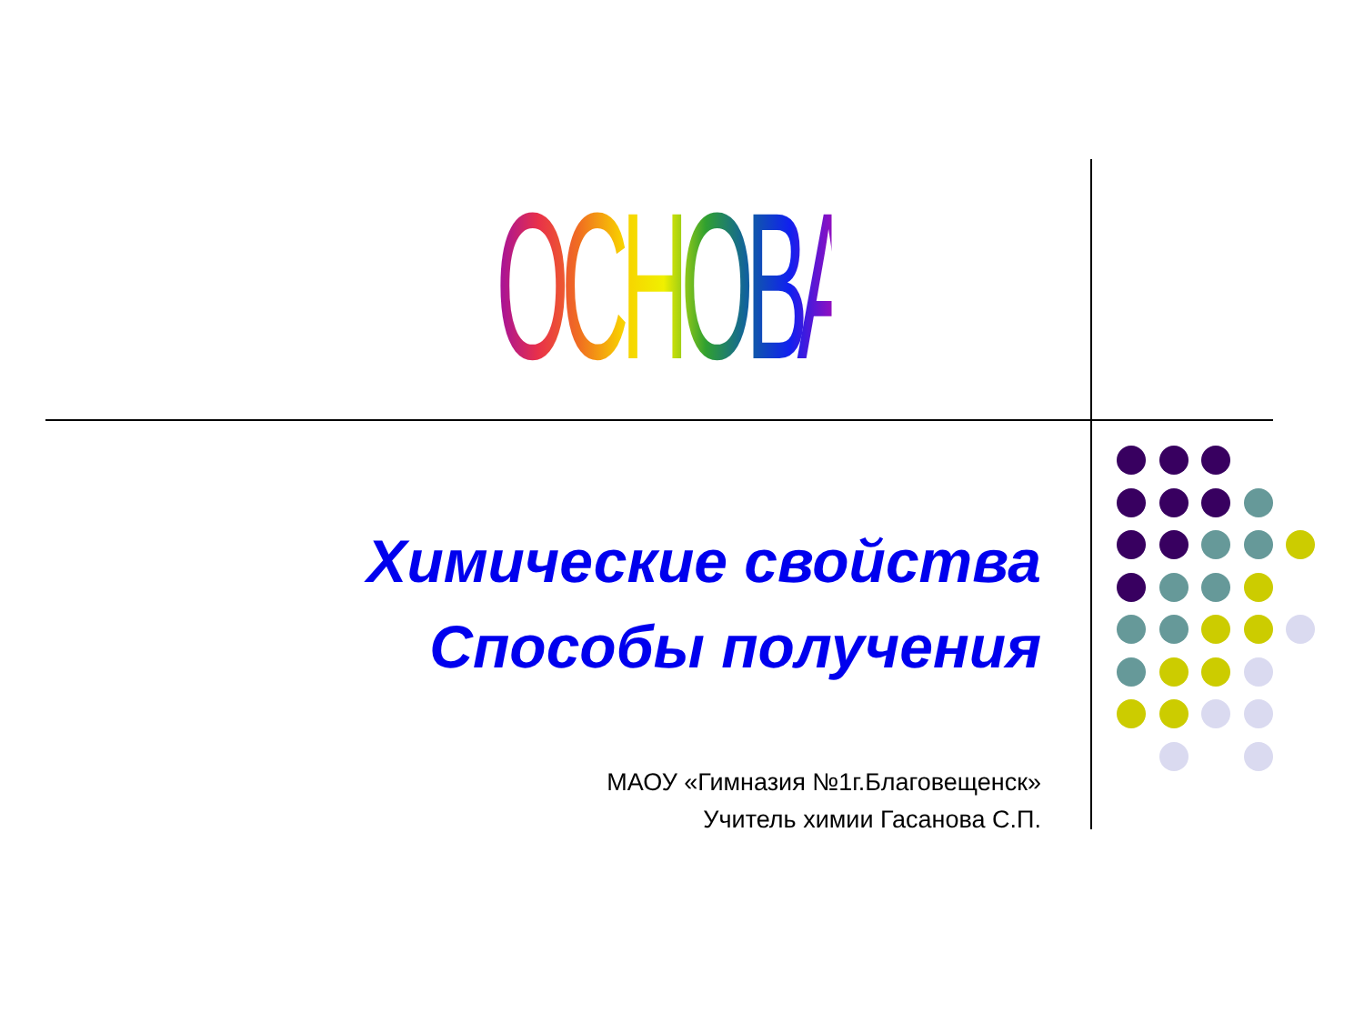ОСНОВАНИЯ
Химические свойства
Способы получения
МАОУ «Гимназия №1г.Благовещенск»
Учитель химии Гасанова С.П.